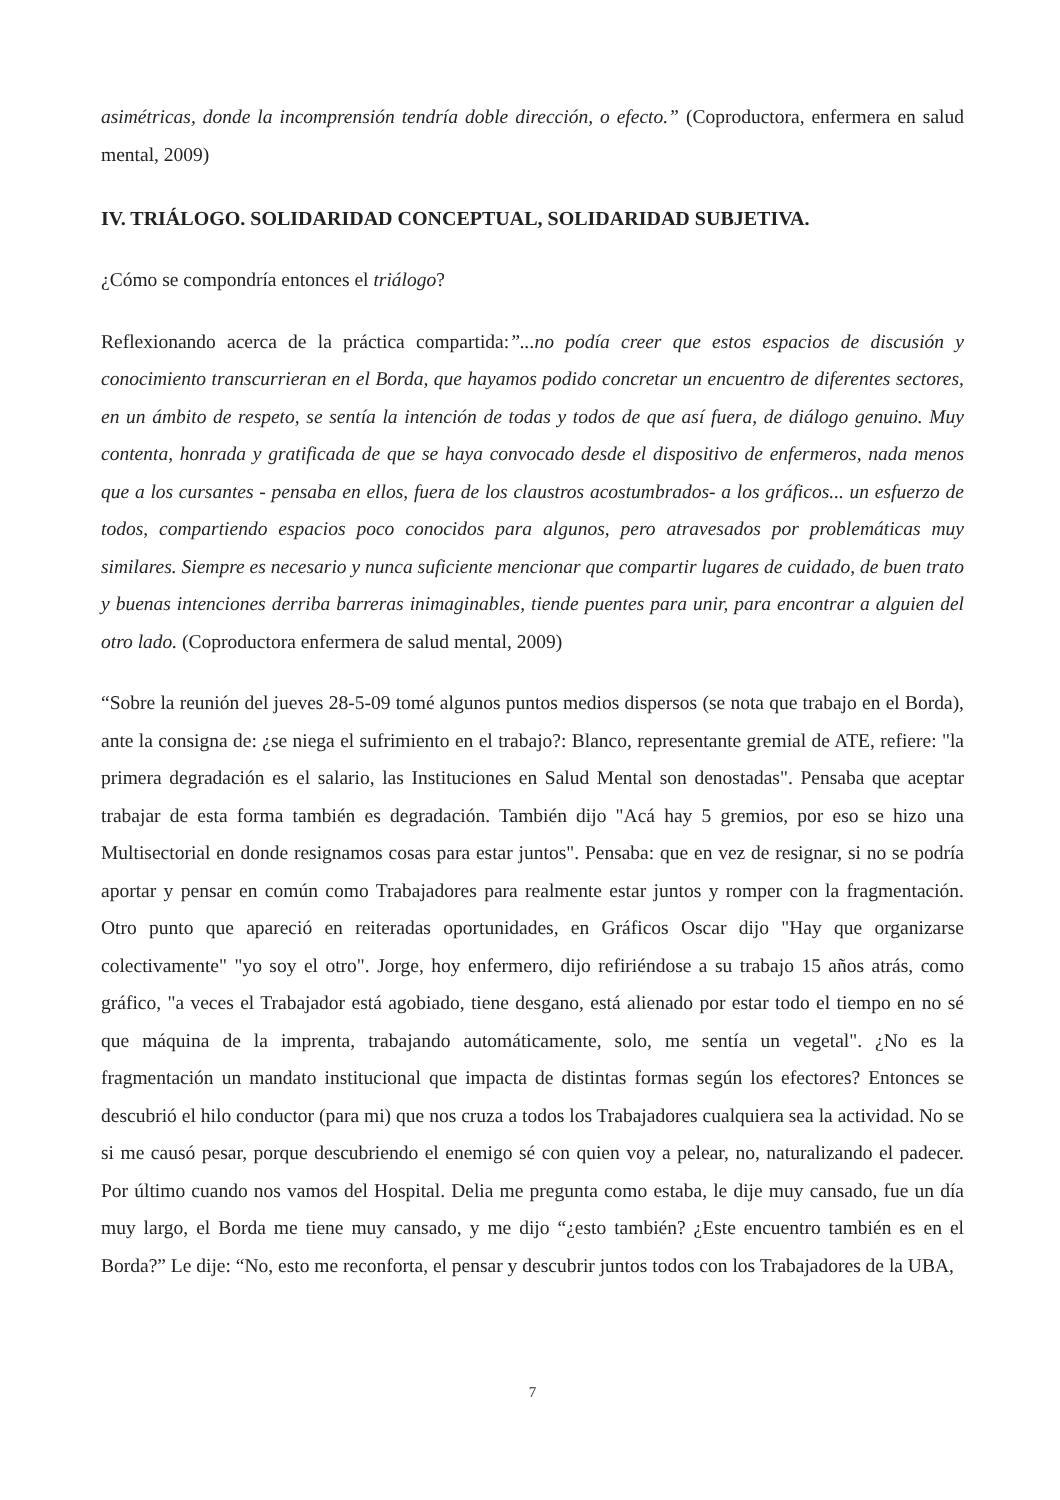asimétricas, donde la incomprensión tendría doble dirección, o efecto.” (Coproductora, enfermera en salud mental, 2009)
IV. TRIÁLOGO. SOLIDARIDAD CONCEPTUAL, SOLIDARIDAD SUBJETIVA.
¿Cómo se compondría entonces el triálogo?
Reflexionando acerca de la práctica compartida:”...no podía creer que estos espacios de discusión y conocimiento transcurrieran en el Borda, que hayamos podido concretar un encuentro de diferentes sectores, en un ámbito de respeto, se sentía la intención de todas y todos de que así fuera, de diálogo genuino. Muy contenta, honrada y gratificada de que se haya convocado desde el dispositivo de enfermeros, nada menos que a los cursantes - pensaba en ellos, fuera de los claustros acostumbrados- a los gráficos... un esfuerzo de todos, compartiendo espacios poco conocidos para algunos, pero atravesados por problemáticas muy similares. Siempre es necesario y nunca suficiente mencionar que compartir lugares de cuidado, de buen trato y buenas intenciones derriba barreras inimaginables, tiende puentes para unir, para encontrar a alguien del otro lado. (Coproductora enfermera de salud mental, 2009)
“Sobre la reunión del jueves 28-5-09 tomé algunos puntos medios dispersos (se nota que trabajo en el Borda), ante la consigna de: ¿se niega el sufrimiento en el trabajo?: Blanco, representante gremial de ATE, refiere: "la primera degradación es el salario, las Instituciones en Salud Mental son denostadas". Pensaba que aceptar trabajar de esta forma también es degradación. También dijo "Acá hay 5 gremios, por eso se hizo una Multisectorial en donde resignamos cosas para estar juntos". Pensaba: que en vez de resignar, si no se podría aportar y pensar en común como Trabajadores para realmente estar juntos y romper con la fragmentación. Otro punto que apareció en reiteradas oportunidades, en Gráficos Oscar dijo "Hay que organizarse colectivamente" "yo soy el otro". Jorge, hoy enfermero, dijo refiriéndose a su trabajo 15 años atrás, como gráfico, "a veces el Trabajador está agobiado, tiene desgano, está alienado por estar todo el tiempo en no sé que máquina de la imprenta, trabajando automáticamente, solo, me sentía un vegetal". ¿No es la fragmentación un mandato institucional que impacta de distintas formas según los efectores? Entonces se descubrió el hilo conductor (para mi) que nos cruza a todos los Trabajadores cualquiera sea la actividad. No se si me causó pesar, porque descubriendo el enemigo sé con quien voy a pelear, no, naturalizando el padecer. Por último cuando nos vamos del Hospital. Delia me pregunta como estaba, le dije muy cansado, fue un día muy largo, el Borda me tiene muy cansado, y me dijo “¿esto también? ¿Este encuentro también es en el Borda?” Le dije: “No, esto me reconforta, el pensar y descubrir juntos todos con los Trabajadores de la UBA,
7